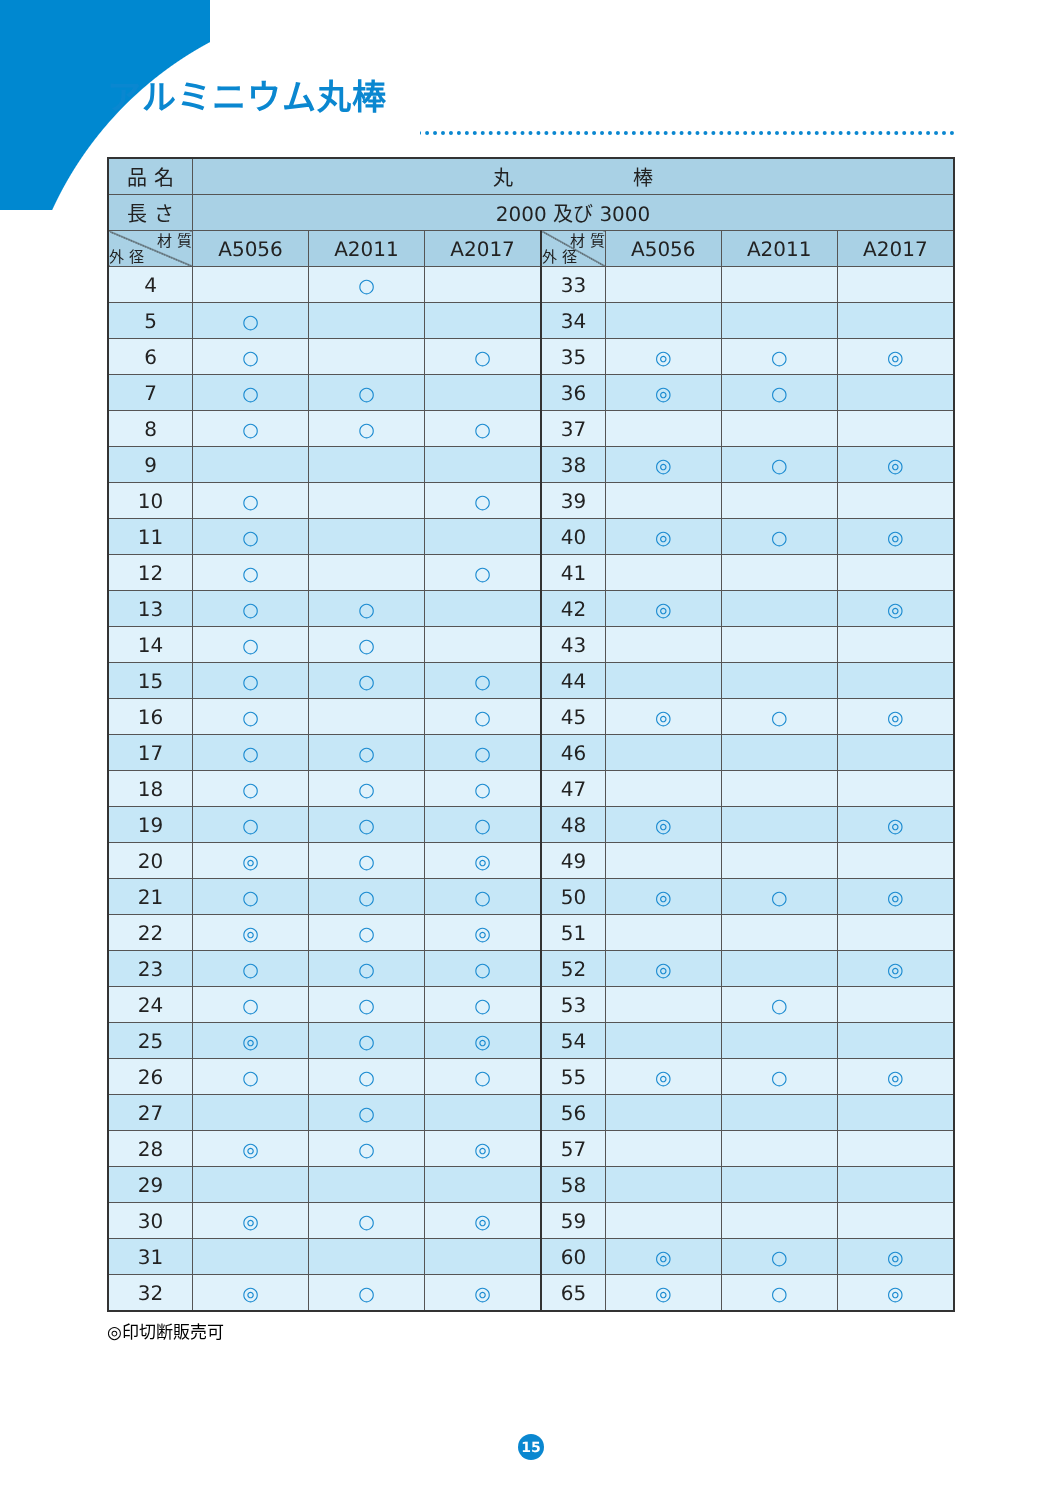アルミニウム丸棒
| 品 名 | 丸 棒 | | | | | | |
| --- | --- | --- | --- | --- | --- | --- | --- |
| 長 さ | 2000 及び 3000 | | | | | | |
| 材 質 外 径 | A5056 | A2011 | A2017 | 材 質 外 径 | A5056 | A2011 | A2017 |
| 4 | | ○ | | 33 | | | |
| 5 | ○ | | | 34 | | | |
| 6 | ○ | | ○ | 35 | ◎ | ○ | ◎ |
| 7 | ○ | ○ | | 36 | ◎ | ○ | |
| 8 | ○ | ○ | ○ | 37 | | | |
| 9 | | | | 38 | ◎ | ○ | ◎ |
| 10 | ○ | | ○ | 39 | | | |
| 11 | ○ | | | 40 | ◎ | ○ | ◎ |
| 12 | ○ | | ○ | 41 | | | |
| 13 | ○ | ○ | | 42 | ◎ | | ◎ |
| 14 | ○ | ○ | | 43 | | | |
| 15 | ○ | ○ | ○ | 44 | | | |
| 16 | ○ | | ○ | 45 | ◎ | ○ | ◎ |
| 17 | ○ | ○ | ○ | 46 | | | |
| 18 | ○ | ○ | ○ | 47 | | | |
| 19 | ○ | ○ | ○ | 48 | ◎ | | ◎ |
| 20 | ◎ | ○ | ◎ | 49 | | | |
| 21 | ○ | ○ | ○ | 50 | ◎ | ○ | ◎ |
| 22 | ◎ | ○ | ◎ | 51 | | | |
| 23 | ○ | ○ | ○ | 52 | ◎ | | ◎ |
| 24 | ○ | ○ | ○ | 53 | | ○ | |
| 25 | ◎ | ○ | ◎ | 54 | | | |
| 26 | ○ | ○ | ○ | 55 | ◎ | ○ | ◎ |
| 27 | | ○ | | 56 | | | |
| 28 | ◎ | ○ | ◎ | 57 | | | |
| 29 | | | | 58 | | | |
| 30 | ◎ | ○ | ◎ | 59 | | | |
| 31 | | | | 60 | ◎ | ○ | ◎ |
| 32 | ◎ | ○ | ◎ | 65 | ◎ | ○ | ◎ |
◎印切断販売可
15